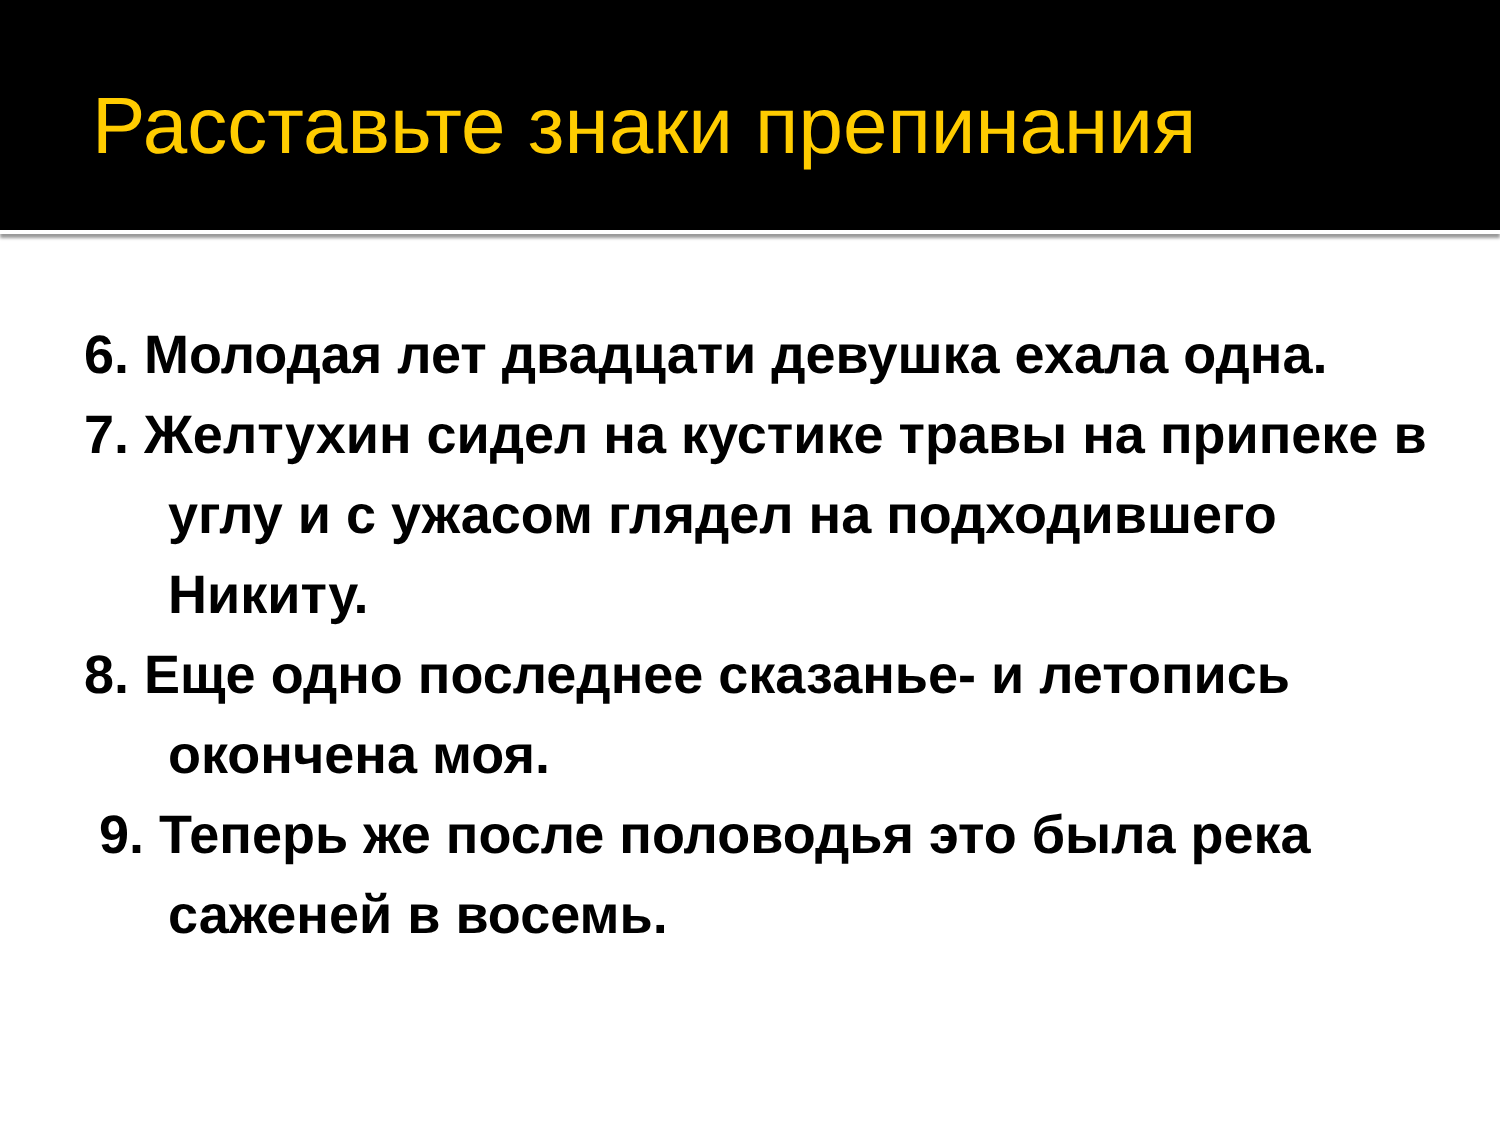Расставьте знаки препинания
6. Молодая лет двадцати девушка ехала одна.
7. Желтухин сидел на кустике травы на припеке в углу и с ужасом глядел на подходившего Никиту.
8. Еще одно последнее сказанье- и летопись окончена моя.
9. Теперь же после половодья это была река саженей в восемь.